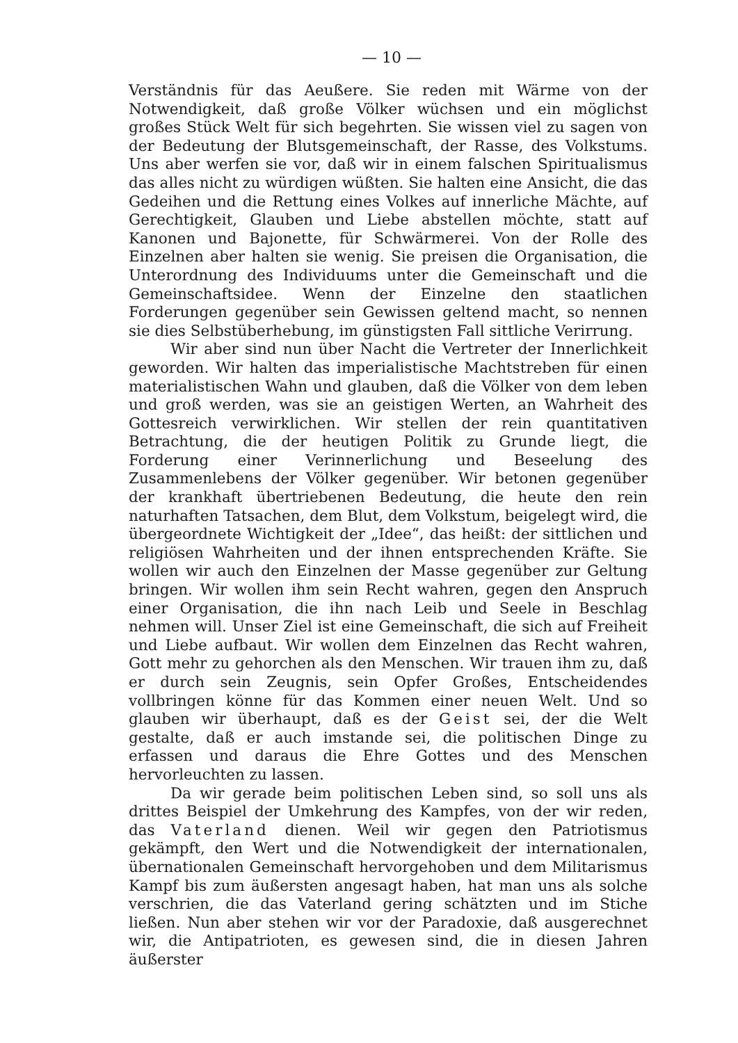— 10 —
Verständnis für das Aeußere. Sie reden mit Wärme von der Notwendigkeit, daß große Völker wüchsen und ein möglichst großes Stück Welt für sich begehrten. Sie wissen viel zu sagen von der Bedeutung der Blutsgemeinschaft, der Rasse, des Volkstums. Uns aber werfen sie vor, daß wir in einem falschen Spiritualismus das alles nicht zu würdigen wüßten. Sie halten eine Ansicht, die das Gedeihen und die Rettung eines Volkes auf innerliche Mächte, auf Gerechtigkeit, Glauben und Liebe abstellen möchte, statt auf Kanonen und Bajonette, für Schwärmerei. Von der Rolle des Einzelnen aber halten sie wenig. Sie preisen die Organisation, die Unterordnung des Individuums unter die Gemeinschaft und die Gemeinschaftsidee. Wenn der Einzelne den staatlichen Forderungen gegenüber sein Gewissen geltend macht, so nennen sie dies Selbstüberhebung, im günstigsten Fall sittliche Verirrung.
Wir aber sind nun über Nacht die Vertreter der Innerlichkeit geworden. Wir halten das imperialistische Machtstreben für einen materialistischen Wahn und glauben, daß die Völker von dem leben und groß werden, was sie an geistigen Werten, an Wahrheit des Gottesreich verwirklichen. Wir stellen der rein quantitativen Betrachtung, die der heutigen Politik zu Grunde liegt, die Forderung einer Verinnerlichung und Beseelung des Zusammenlebens der Völker gegenüber. Wir betonen gegenüber der krankhaft übertriebenen Bedeutung, die heute den rein naturhaften Tatsachen, dem Blut, dem Volkstum, beigelegt wird, die übergeordnete Wichtigkeit der „Idee“, das heißt: der sittlichen und religiösen Wahrheiten und der ihnen entsprechenden Kräfte. Sie wollen wir auch den Einzelnen der Masse gegenüber zur Geltung bringen. Wir wollen ihm sein Recht wahren, gegen den Anspruch einer Organisation, die ihn nach Leib und Seele in Beschlag nehmen will. Unser Ziel ist eine Gemeinschaft, die sich auf Freiheit und Liebe aufbaut. Wir wollen dem Einzelnen das Recht wahren, Gott mehr zu gehorchen als den Menschen. Wir trauen ihm zu, daß er durch sein Zeugnis, sein Opfer Großes, Entscheidendes vollbringen könne für das Kommen einer neuen Welt. Und so glauben wir überhaupt, daß es der Geist sei, der die Welt gestalte, daß er auch imstande sei, die politischen Dinge zu erfassen und daraus die Ehre Gottes und des Menschen hervorleuchten zu lassen.
Da wir gerade beim politischen Leben sind, so soll uns als drittes Beispiel der Umkehrung des Kampfes, von der wir reden, das Vaterland dienen. Weil wir gegen den Patriotismus gekämpft, den Wert und die Notwendigkeit der internationalen, übernationalen Gemeinschaft hervorgehoben und dem Militarismus Kampf bis zum äußersten angesagt haben, hat man uns als solche verschrien, die das Vaterland gering schätzten und im Stiche ließen. Nun aber stehen wir vor der Paradoxie, daß ausgerechnet wir, die Antipatrioten, es gewesen sind, die in diesen Jahren äußerster